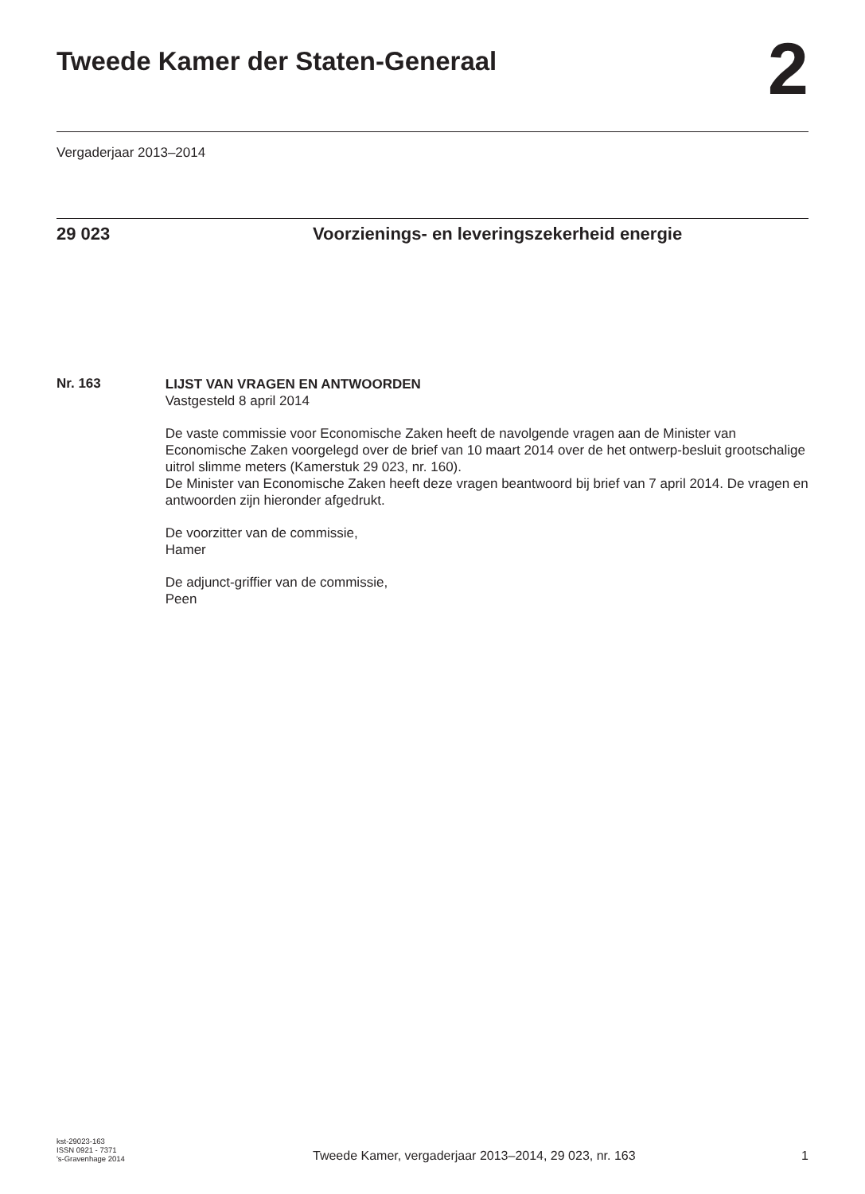Tweede Kamer der Staten-Generaal
2
Vergaderjaar 2013–2014
29 023 Voorzienings- en leveringszekerheid energie
Nr. 163
LIJST VAN VRAGEN EN ANTWOORDEN
Vastgesteld 8 april 2014
De vaste commissie voor Economische Zaken heeft de navolgende vragen aan de Minister van Economische Zaken voorgelegd over de brief van 10 maart 2014 over de het ontwerp-besluit grootschalige uitrol slimme meters (Kamerstuk 29 023, nr. 160).
De Minister van Economische Zaken heeft deze vragen beantwoord bij brief van 7 april 2014. De vragen en antwoorden zijn hieronder afgedrukt.
De voorzitter van de commissie,
Hamer
De adjunct-griffier van de commissie,
Peen
kst-29023-163
ISSN 0921 - 7371
's-Gravenhage 2014
Tweede Kamer, vergaderjaar 2013–2014, 29 023, nr. 163
1